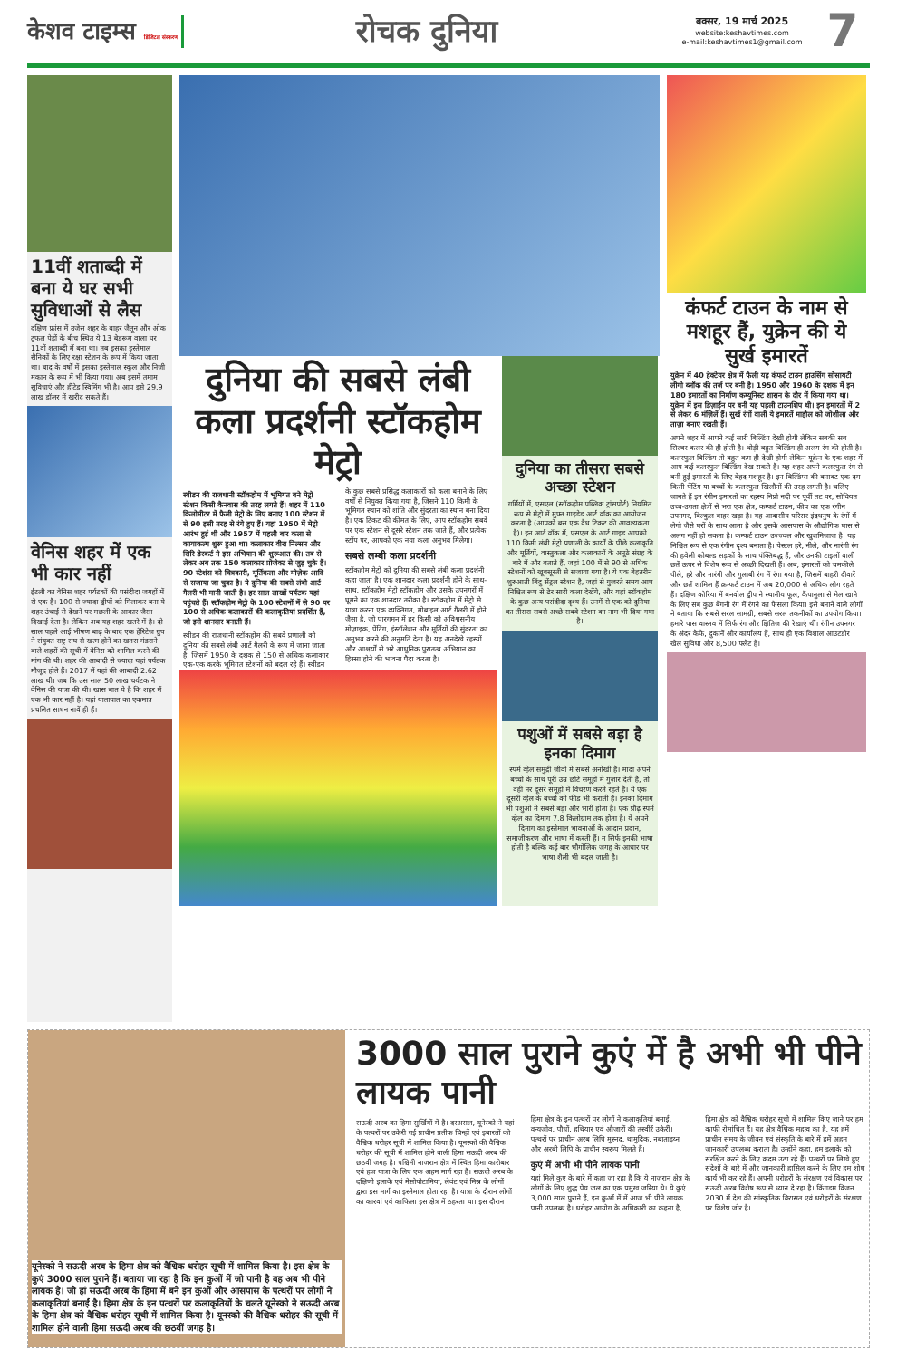केशव टाइम्स डिजिटल संस्करण
रोचक दुनिया
बक्सर, 19 मार्च 2025
website:keshavtimes.com
e-mail:keshavtimes1@gmail.com
7
11वीं शताब्दी में बना ये घर सभी सुविधाओं से लैस
दक्षिण फ्रांस में उजेस शहर के बाहर जैतून और ओक ट्रफल पेड़ों के बीच स्थित ये 13 बेडरूम वाला घर 11वीं शताब्दी में बना था। तब इसका इस्तेमाल सैनिकों के लिए रक्षा स्टेशन के रूप में किया जाता था। बाद के वर्षों में इसका इस्तेमाल स्कूल और निजी मकान के रूप में भी किया गया। अब इसमें तमाम सुविधाएं और हीटेड स्विमिंग भी है। आप इसे 29.9 लाख डॉलर में खरीद सकते हैं।
वेनिस शहर में एक भी कार नहीं
ईटली का वेनिस शहर पर्यटकों की पसंदीदा जगहों में से एक है। 100 से ज्यादा द्वीपों को मिलाकर बना ये शहर उंचाई से देखने पर मछली के आकार जैसा दिखाई देता है। लेकिन अब यह शहर खतरे में है। दो साल पहले आई भीषण बाढ़ के बाद एक हेरिटेज ग्रुप ने संयुक्त राष्ट्र संघ से खत्म होने का खतरा मंडराने वाले शहरों की सूची में वेनिस को शामिल करने की मांग की थी। शहर की आबादी से ज्यादा यहां पर्यटक मौजूद होते हैं। 2017 में यहां की आबादी 2.62 लाख थी। जब कि उस साल 50 लाख चर्यटक ने वेनिस की यात्रा की थी। खास बात ये है कि शहर में एक भी कार नहीं है। यहां यातायात का एकमात्र प्रचलित साधन नावें ही हैं।
दुनिया की सबसे लंबी कला प्रदर्शनी स्टॉकहोम मेट्रो
स्वीडन की राजधानी स्टॉकहोम में भूमिगत बने मेट्रो स्टेशन किसी कैनवास की तरह लगते हैं। शहर में 110 किलोमीटर में फैली मेट्रो के लिए बनाए 100 स्टेशन में से 90 इसी तरह से रंगे हुए हैं। यहां 1950 में मेट्रो आरंभ हुई थी और 1957 में पहली बार कला से कायाकल्प शुरू हुआ था। कलाकार वीरा निल्सन और सिरि डेरकर्ट ने इस अभियान की शुरूआत की। तब से लेकर अब तक 150 कलाकार प्रोजेक्ट से जुड़ चुके हैं। 90 स्टेशंस को चित्रकारी, मूर्तिकला और मोज़ेक आदि से सजाया जा चुका है। ये दुनिया की सबसे लंबी आर्ट गैलरी भी मानी जाती है। हर साल लाखों पर्यटक यहां पहुंचते हैं। स्टॉकहोम मेट्रो के 100 स्टेशनों में से 90 पर 100 से अधिक कलाकारों की कलाकृतियां प्रदर्शित हैं, जो इसे शानदार बनाती हैं।
स्वीडन की राजधानी स्टॉकहोम की सबवे प्रणाली को दुनिया की सबसे लंबी आर्ट गैलरी के रूप में जाना जाता है, जिसमें 1950 के दशक से 150 से अधिक कलाकार एक-एक करके भूमिगत स्टेशनों को बदल रहे हैं। स्वीडन के कुछ सबसे प्रसिद्ध कलाकारों को कला बनाने के लिए वर्षों से नियुक्त किया गया है, जिसने 110 किमी के भूमिगत स्थान को शांति और सुंदरता का स्थान बना दिया है। एक टिकट की कीमत के लिए, आप स्टॉकहोम सबवे पर एक स्टेशन से दूसरे स्टेशन तक जाते हैं, और प्रत्येक स्टॉप पर, आपको एक नया कला अनुभव मिलेगा।
सबसे लम्बी कला प्रदर्शनी
स्टॉकहोम मेट्रो को दुनिया की सबसे लंबी कला प्रदर्शनी कहा जाता है। एक शानदार कला प्रदर्शनी होने के साथ-साथ, स्टॉकहोम मेट्रो स्टॉकहोम और उसके उपनगरों में घूमने का एक शानदार तरीका है। स्टॉकहोम में मेट्रो से यात्रा करना एक व्यक्तिगत, मोबाइल आर्ट गैलरी में होने जैसा है, जो पारगमन में हर किसी को अविश्वसनीय मोज़ाइक, पेंटिंग, इंस्टॉलेशन और मूर्तियों की सुंदरता का अनुभव करने की अनुमति देता है। यह अनदेखे रहस्यों और आश्चर्यों से भरे आधुनिक पुरातत्व अभियान का हिस्सा होने की भावना पैदा करता है।
दुनिया का तीसरा सबसे अच्छा स्टेशन
गर्मियों में, एसएल (स्टॉकहोम पब्लिक ट्रांसपोर्ट) नियमित रूप से मेट्रो में मुफ्त गाइडेड आर्ट वॉक का आयोजन करता है (आपको बस एक वैध टिकट की आवश्यकता है)। इन आर्ट वॉक में, एसएल के आर्ट गाइड आपको 110 किमी लंबी मेट्रो प्रणाली के कार्यों के पीछे कलाकृति और मूर्तियों, वास्तुकला और कलाकारों के अनूठे संग्रह के बारे में और बताते हैं, जहां 100 में से 90 से अधिक स्टेशनों को खूबसूरती से सजाया गया है। ये एक बेहतरीन शुरुआती बिंदु सेंट्रल स्टेशन है, जहां से गुजरते समय आप निश्चित रूप से ढेर सारी कला देखेंगे, और यहां स्टॉकहोम के कुछ अन्य पसंदीदा दृश्य हैं। उनमें से एक को दुनिया का तीसरा सबसे अच्छे सबवे स्टेशन का नाम भी दिया गया है।
पशुओं में सबसे बड़ा है इनका दिमाग
स्पर्म व्हेल समुद्री जीवों में सबसे अनोखी है। मादा अपने बच्चों के साथ पूरी उम्र छोटे समूहों में गुज़ार देती है, तो वहीं नर दूसरे समूहों में विचरण करते रहते हैं। ये एक दूसरी व्हेल के बच्चों को फीड भी कराती है। इनका दिमाग भी पशुओं में सबसे बड़ा और भारी होता है। एक प्रौढ़ स्पर्म व्हेल का दिमाग 7.8 किलोग्राम तक होता है। ये अपने दिमाग का इस्तेमाल भावनाओं के आदान प्रदान, समाजीकरण और भाषा में करती हैं। न सिर्फ इनकी भाषा होती है बल्कि कई बार भौगोलिक जगह के आधार पर भाषा शैली भी बदल जाती है।
कंफर्ट टाउन के नाम से मशहूर हैं, युक्रेन की ये सुर्ख इमारतें
युक्रेन में 40 हेक्टेयर क्षेत्र में फैली यह कंफर्ट टाउन हाउसिंग सोसायटी लीगो ब्लॉक की तर्ज पर बनी है। 1950 और 1960 के दशक में इन 180 इमारतों का निर्माण कम्यूनिस्ट शासन के दौर में किया गया था। युक्रेन में इस डिज़ाईन पर बनी यह पहली टाउनशिप थी। इन इमारतों में 2 से लेकर 6 मंज़िलें हैं। सुर्ख रंगों वाली ये इमारतें माहौल को जोशीला और ताज़ा बनाए रखती हैं।
अपने शहर में आपने कई सारी बिल्डिंग देखी होगी लेकिन सबकी सब सिल्वर कलर की ही होती है। थोड़ी बहुत बिल्डिंग ही अलग रंग की होती है। कलरफुल बिल्डिंग तो बहुत कम ही देखी होगी लेकिन यूक्रेन के एक शहर में आप कई कलरफुल बिल्डिंग देख सकते हैं। यह शहर अपने कलरफुल रंग से बनी हुई इमारतों के लिए बेहद मशहूर है। इन बिल्डिंग्स की बनावट एक दम किसी पेंटिंग या बच्चों के कलरफुल खिलौनों की तरह लगती है। चलिए जानते हैं इन रंगीन इमारतों का रहस्य निप्रो नदी पर पूर्वी तट पर, सोवियत उच्च-उगता क्षेत्रों से भरा एक क्षेत्र, कम्फर्ट टाउन, कीव का एक रंगीन उपनगर, बिल्कुल बाहर खड़ा है। यह आवासीय परिसर इंद्रधनुष के रंगों में लेगो जैसे घरों के साथ आता है और इसके आसपास के औद्योगिक घास से अलग नहीं हो सकता है। कम्फर्ट टाउन उज्ज्वल और खुशमिजाज है। यह निश्चित रूप से एक रंगीन दृश्य बनाता है। पेस्टल हरे, नीले, और नारंगी रंग की हवेली कोबल्ड सड़कों के साथ पंक्तिबद्ध हैं, और उनकी टाइलों वाली छतें ऊपर से विशेष रूप से अच्छी दिखती हैं। अब, इमारतों को चमकीले पीले, हरे और नारंगी और गुलाबी रंग में रंगा गया है, जिसमें बाहरी दीवारें और छतें शामिल हैं क्रम्फर्ट टाउन में अब 20,000 से अधिक लोग रहते हैं। दक्षिण कोरिया में बनवोल द्वीप ने स्थानीय फूल, कैंपानुला से मेल खाने के लिए सब कुछ बैंगनी रंग में रंगने का फैसला किया। इसे बनाने वाले लोगों ने बताया कि सबसे सरल सामग्री, सबसे सरल तकनीकों का उपयोग किया। हमारे पास वास्तव में सिर्फ रंग और क्षितिज की रेखाएं थीं। रंगीन उपनगर के अंदर कैफे, दुकानें और कार्यालय हैं, साथ ही एक विशाल आउटडोर खेल सुविधा और 8,500 फ्लैट हैं।
यूनेस्को ने सऊदी अरब के हिमा क्षेत्र को वैश्विक धरोहर सूची में शामिल किया है। इस क्षेत्र के कुएं 3000 साल पुराने हैं। बताया जा रहा है कि इन कुओं में जो पानी है वह अब भी पीने लायक है। जी हां सऊदी अरब के हिमा में बने इन कुओं और आसपास के पत्थरों पर लोगों ने कलाकृतियां बनाईं है। हिमा क्षेत्र के इन पत्थरों पर कलाकृतियों के चलते यूनेस्को ने सऊदी अरब के हिमा क्षेत्र को वैश्विक धरोहर सूची में शामिल किया है। यूनस्को की वैश्विक धरोहर की सूची में शामिल होने वाली हिमा सऊदी अरब की छठवीं जगह है।
3000 साल पुराने कुएं में है अभी भी पीने लायक पानी
सऊदी अरब का हिमा सुर्खियों में है। दरअसल, यूनेस्को ने यहां के पत्थरों पर उकेरी गई प्राचीन प्रतीक चिन्हों एवं इबारतों को वैश्विक धरोहर सूची में शामिल किया है। यूनस्को की वैश्विक धरोहर की सूची में शामिल होने वाली हिमा सऊदी अरब की छठवीं जगह है। पश्चिमी नाजरान क्षेत्र में स्थित हिमा कारोबार एवं हज यात्रा के लिए एक अहम मार्ग रहा है। सऊदी अरब के दक्षिणी इलाके एवं मेसोपोटामिया, लेवंट एवं मिस्र के लोगों द्वारा इस मार्ग का इस्तेमाल होता रहा है। यात्रा के दौरान लोगों का कारवां एवं काफिला इस क्षेत्र में ठहरता था। इस दौरान हिमा क्षेत्र के इन पत्थरों पर लोगों ने कलाकृतियां बनाई, वन्यजीव, पौधों, हथियार एवं औजारों की तस्वीरें उकेरीं। पत्थरों पर प्राचीन अरब लिपि मुस्नद, थामुदिक, नबाताइय्न और अरबी लिपि के प्राचीन स्वरूप मिलते हैं।
कुएं में अभी भी पीने लायक पानी
यहां मिले कुएं के बारे में कहा जा रहा है कि ये नाजरान क्षेत्र के लोगों के लिए शुद्ध पेय जल का एक प्रमुख जरिया थे। ये कुएं 3,000 साल पुराने हैं, इन कुओं में में आज भी पीने लायक पानी उपलब्ध है। धरोहर आयोग के अधिकारी का कहना है, हिमा क्षेत्र को वैश्विक धरोहर सूची में शामिल किए जाने पर हम काफी रोमांचित हैं। यह क्षेत्र वैश्विक महत्व का है, यह हमें प्राचीन समय के जीवन एवं संस्कृति के बारे में हमें अहम जानकारी उपलब्ध कराता है। उन्होंने कहा, हम इलाके को संरक्षित करने के लिए कदम उठा रहे हैं। पत्थरों पर लिखे हुए संदेशों के बारे में और जानकारी हासिल करने के लिए हम शोध कार्य भी कर रहे हैं। अपनी धरोहरों के संरक्षण एवं विकास पर सऊदी अरब विशेष रूप से ध्यान दे रहा है। किंगडम विजन 2030 में देश की सांस्कृतिक विरासत एवं धरोहरों के संरक्षण पर विशेष जोर है।